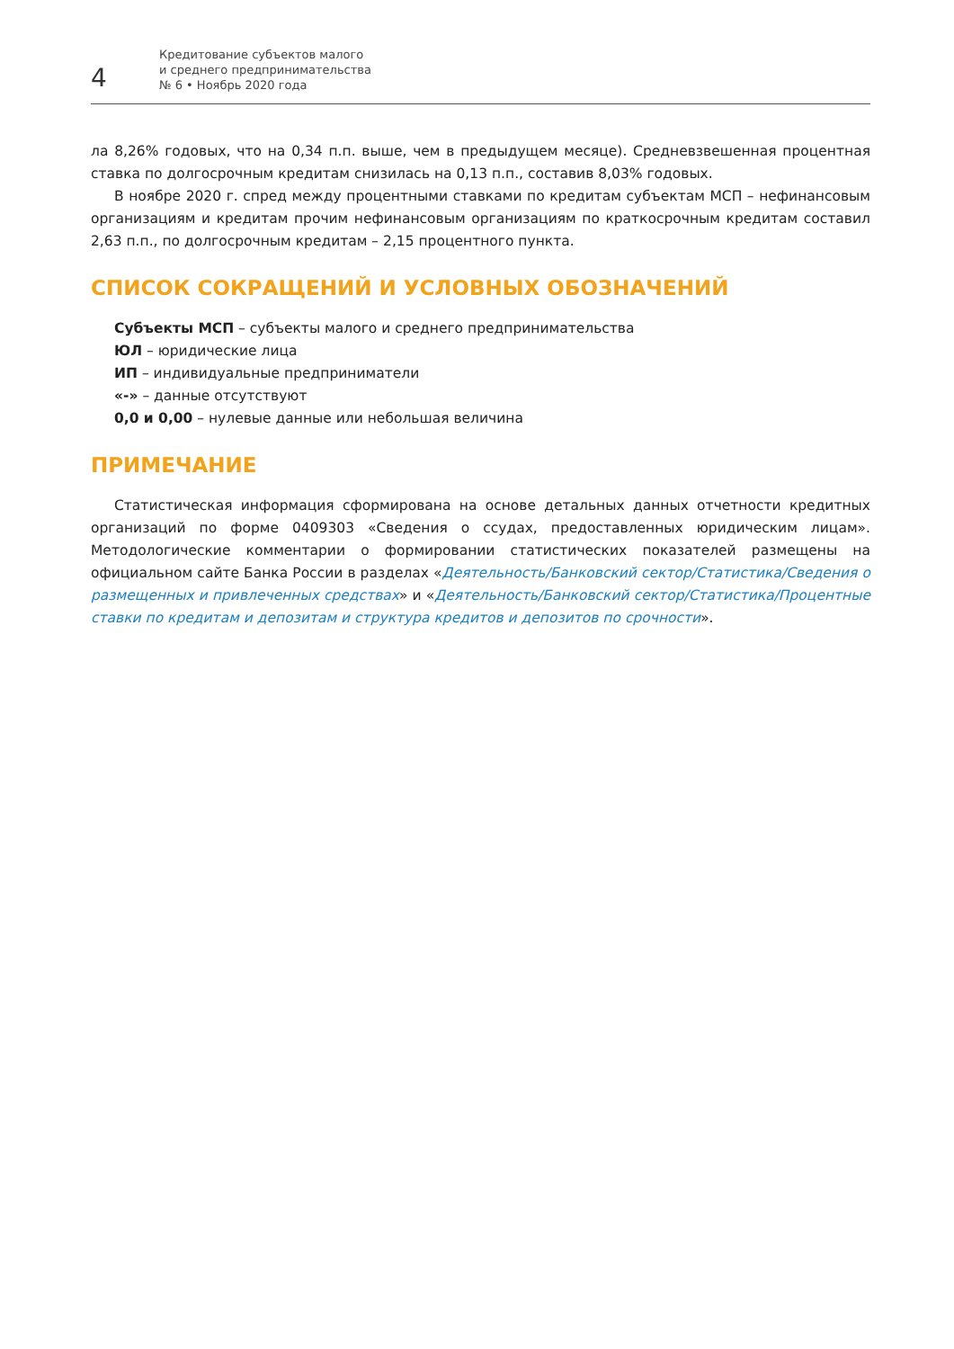4
Кредитование субъектов малого
и среднего предпринимательства
№ 6 • Ноябрь 2020 года
ла 8,26% годовых, что на 0,34 п.п. выше, чем в предыдущем месяце). Средневзвешенная процентная ставка по долгосрочным кредитам снизилась на 0,13 п.п., составив 8,03% годовых.
В ноябре 2020 г. спред между процентными ставками по кредитам субъектам МСП – нефинансовым организациям и кредитам прочим нефинансовым организациям по краткосрочным кредитам составил 2,63 п.п., по долгосрочным кредитам – 2,15 процентного пункта.
СПИСОК СОКРАЩЕНИЙ И УСЛОВНЫХ ОБОЗНАЧЕНИЙ
Субъекты МСП – субъекты малого и среднего предпринимательства
ЮЛ – юридические лица
ИП – индивидуальные предприниматели
«-» – данные отсутствуют
0,0 и 0,00 – нулевые данные или небольшая величина
ПРИМЕЧАНИЕ
Статистическая информация сформирована на основе детальных данных отчетности кредитных организаций по форме 0409303 «Сведения о ссудах, предоставленных юридическим лицам». Методологические комментарии о формировании статистических показателей размещены на официальном сайте Банка России в разделах «Деятельность/Банковский сектор/Статистика/Сведения о размещенных и привлеченных средствах» и «Деятельность/Банковский сектор/Статистика/Процентные ставки по кредитам и депозитам и структура кредитов и депозитов по срочности».